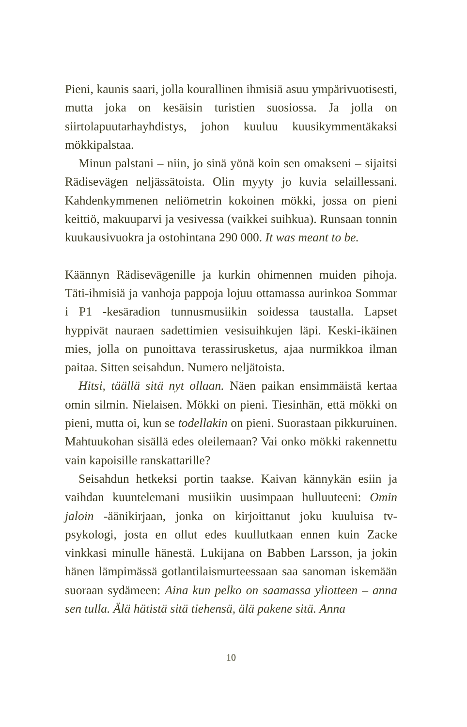Pieni, kaunis saari, jolla kourallinen ihmisiä asuu ympärivuotisesti, mutta joka on kesäisin turistien suosiossa. Ja jolla on siirtolapuutarhayhdistys, johon kuuluu kuusikymmentäkaksi mökkipalstaa.
Minun palstani – niin, jo sinä yönä koin sen omakseni – sijaitsi Rädisevägen neljässätoista. Olin myyty jo kuvia selaillessani. Kahdenkymmenen neliömetrin kokoinen mökki, jossa on pieni keittiö, makuuparvi ja vesivessa (vaikkei suihkua). Runsaan tonnin kuukausivuokra ja ostohintana 290 000. It was meant to be.
Käännyn Rädisevägenille ja kurkin ohimennen muiden pihoja. Täti-ihmisiä ja vanhoja pappoja lojuu ottamassa aurinkoa Sommar i P1 -kesäradion tunnusmusiikin soidessa taustalla. Lapset hyppivät nauraen sadettimien vesisuihkujen läpi. Keski-ikäinen mies, jolla on punoittava terassirusketus, ajaa nurmikkoa ilman paitaa. Sitten seisahdun. Numero neljätoista.
Hitsi, täällä sitä nyt ollaan. Näen paikan ensimmäistä kertaa omin silmin. Nielaisen. Mökki on pieni. Tiesinhän, että mökki on pieni, mutta oi, kun se todellakin on pieni. Suorastaan pikkuruinen. Mahtuukohan sisällä edes oleilemaan? Vai onko mökki rakennettu vain kapoisille ranskattarille?
Seisahdun hetkeksi portin taakse. Kaivan kännykän esiin ja vaihdan kuuntelemani musiikin uusimpaan hulluuteeni: Omin jaloin -äänikirjaan, jonka on kirjoittanut joku kuuluisa tv-psykologi, josta en ollut edes kuullutkaan ennen kuin Zacke vinkkasi minulle hänestä. Lukijana on Babben Larsson, ja jokin hänen lämpimässä gotlantilaismurteessaan saa sanoman iskemään suoraan sydämeen: Aina kun pelko on saamassa yliotteen – anna sen tulla. Älä hätistä sitä tiehensä, älä pakene sitä. Anna
10